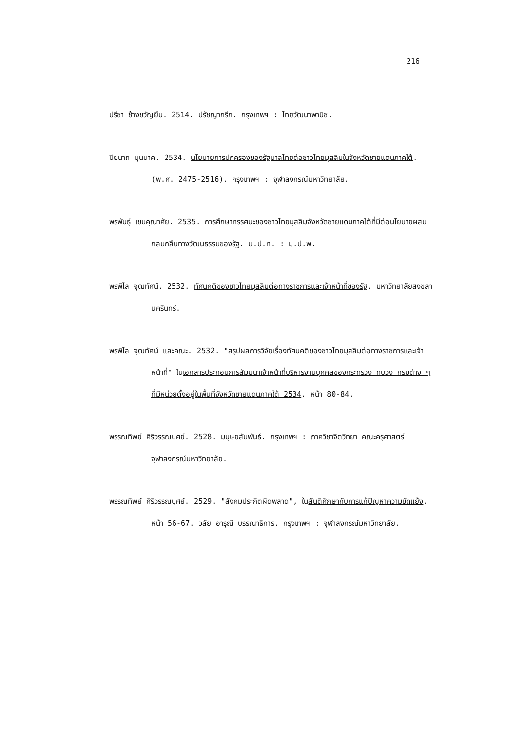216
ปรีชา ช้างขวัญยืน. 2514. ปรัชญากรีก. กรุงเทพฯ : ไทยวัฒนาพานิช.
ปิยนาถ บุนนาค. 2534. นโยบายการปกครองของรัฐบาลไทยต่อชาวไทยมุสลิมในจังหวัดชายแดนภาคใต้. (พ.ศ. 2475-2516). กรุงเทพฯ : จุฬาลงกรณ์มหาวิทยาลัย.
พรพันธุ์ เขมคุณาศัย. 2535. การศึกษาทรรศนะของชาวไทยมุสลิมจังหวัดชายแดนภาคใต้ที่มีต่อนโยบายผสมกลมกลืนทางวัฒนธรรมของรัฐ. ม.ป.ท. : ม.ป.พ.
พรพิไล จุฒทัศน์. 2532. ทัศนคติของชาวไทยมุสลิมต่อทางราชการและเจ้าหน้าที่ของรัฐ. มหาวิทยาลัยสงขลานครินทร์.
พรพิไล จุฒทัศน์ และคณะ. 2532. "สรุปผลการวิจัยเรื่องทัศนคติของชาวไทยมุสลิมต่อทางราชการและเจ้าหน้าที่" ในเอกสารประกอบการสัมมนาเจ้าหน้าที่บริหารงานบุคคลของกระทรวง ทบวง กรมต่าง ๆ ที่มีหน่วยตั้งอยู่ในพื้นที่จังหวัดชายแดนภาคใต้ 2534. หน้า 80-84.
พรรณทิพย์ ศิริวรรณบุศย์. 2528. มนุษยสัมพันธ์. กรุงเทพฯ : ภาควิชาจิตวิทยา คณะครุศาสตร์ จุฬาลงกรณ์มหาวิทยาลัย.
พรรณทิพย์ ศิริวรรณบุศย์. 2529. "สังคมประกิตผิดพลาด", ในสันติศึกษากับการแก้ปัญหาความขัดแย้ง. หน้า 56-67. วลัย อารุณี บรรณาธิการ. กรุงเทพฯ : จุฬาลงกรณ์มหาวิทยาลัย.